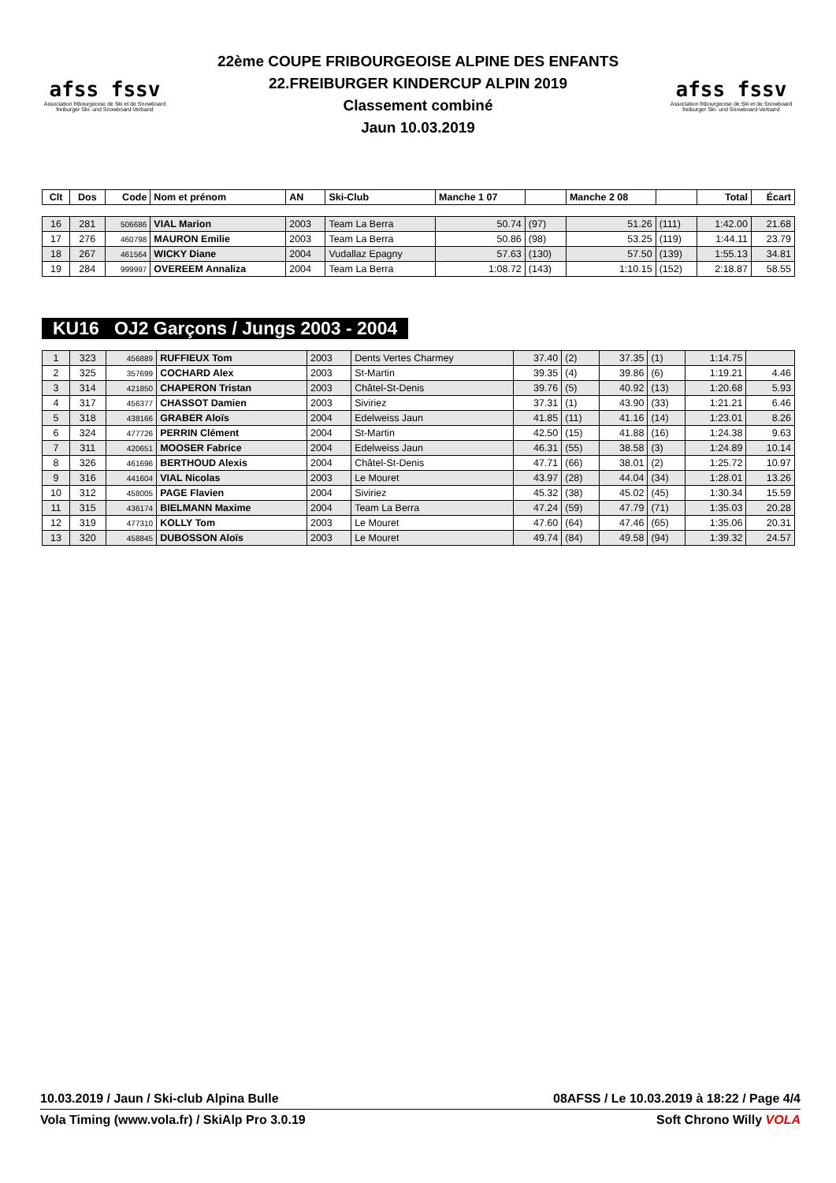afss fssv
Association fribourgeoise de Ski et de Snowboard
freiburger Ski- und Snowboard-Verband
22ème COUPE FRIBOURGEOISE ALPINE DES ENFANTS
22.FREIBURGER KINDERCUP ALPIN 2019
Classement combiné
Jaun 10.03.2019
afss fssv
Association fribourgeoise de Ski et de Snowboard
freiburger Ski- und Snowboard-Verband
| Clt | Dos | Code | Nom et prénom | AN | Ski-Club | Manche 1 07 | | Manche 2 08 | | Total | Écart |
| --- | --- | --- | --- | --- | --- | --- | --- | --- | --- | --- | --- |
| 16 | 281 | 506686 | VIAL Marion | 2003 | Team La Berra | 50.74 | (97) | 51.26 | (111) | 1:42.00 | 21.68 |
| 17 | 276 | 460798 | MAURON Emilie | 2003 | Team La Berra | 50.86 | (98) | 53.25 | (119) | 1:44.11 | 23.79 |
| 18 | 267 | 461564 | WICKY Diane | 2004 | Vudallaz Epagny | 57.63 | (130) | 57.50 | (139) | 1:55.13 | 34.81 |
| 19 | 284 | 999997 | OVEREEM Annaliza | 2004 | Team La Berra | 1:08.72 | (143) | 1:10.15 | (152) | 2:18.87 | 58.55 |
KU16 OJ2 Garçons / Jungs 2003 - 2004
| 1 | 323 | 456889 | RUFFIEUX Tom | 2003 | Dents Vertes Charmey | 37.40 | (2) | 37.35 | (1) | 1:14.75 | |
| 2 | 325 | 357699 | COCHARD Alex | 2003 | St-Martin | 39.35 | (4) | 39.86 | (6) | 1:19.21 | 4.46 |
| 3 | 314 | 421850 | CHAPERON Tristan | 2003 | Châtel-St-Denis | 39.76 | (5) | 40.92 | (13) | 1:20.68 | 5.93 |
| 4 | 317 | 456377 | CHASSOT Damien | 2003 | Siviriez | 37.31 | (1) | 43.90 | (33) | 1:21.21 | 6.46 |
| 5 | 318 | 438166 | GRABER Aloïs | 2004 | Edelweiss Jaun | 41.85 | (11) | 41.16 | (14) | 1:23.01 | 8.26 |
| 6 | 324 | 477726 | PERRIN Clément | 2004 | St-Martin | 42.50 | (15) | 41.88 | (16) | 1:24.38 | 9.63 |
| 7 | 311 | 420651 | MOOSER Fabrice | 2004 | Edelweiss Jaun | 46.31 | (55) | 38.58 | (3) | 1:24.89 | 10.14 |
| 8 | 326 | 461696 | BERTHOUD Alexis | 2004 | Châtel-St-Denis | 47.71 | (66) | 38.01 | (2) | 1:25.72 | 10.97 |
| 9 | 316 | 441604 | VIAL Nicolas | 2003 | Le Mouret | 43.97 | (28) | 44.04 | (34) | 1:28.01 | 13.26 |
| 10 | 312 | 458005 | PAGE Flavien | 2004 | Siviriez | 45.32 | (38) | 45.02 | (45) | 1:30.34 | 15.59 |
| 11 | 315 | 436174 | BIELMANN Maxime | 2004 | Team La Berra | 47.24 | (59) | 47.79 | (71) | 1:35.03 | 20.28 |
| 12 | 319 | 477310 | KOLLY Tom | 2003 | Le Mouret | 47.60 | (64) | 47.46 | (65) | 1:35.06 | 20.31 |
| 13 | 320 | 458845 | DUBOSSON Aloïs | 2003 | Le Mouret | 49.74 | (84) | 49.58 | (94) | 1:39.32 | 24.57 |
10.03.2019 / Jaun / Ski-club Alpina Bulle 08AFSS / Le 10.03.2019 à 18:22 / Page 4/4
Vola Timing (www.vola.fr) / SkiAlp Pro 3.0.19 Soft Chrono Willy VOLA